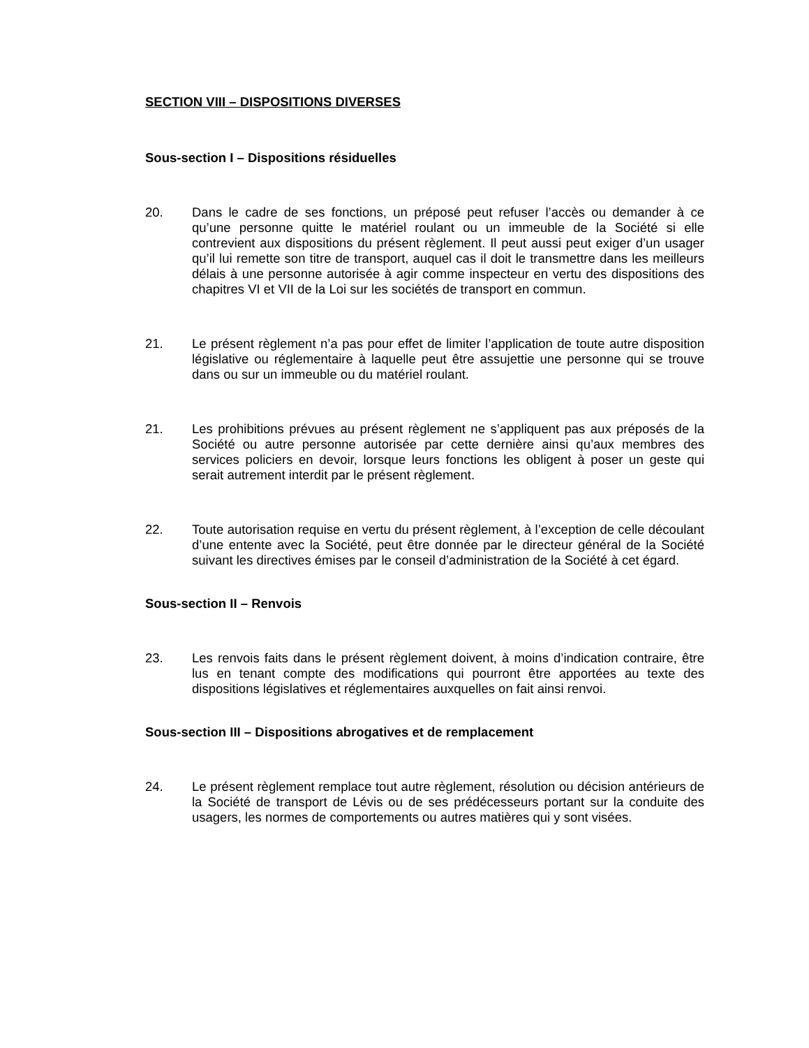SECTION VIII – DISPOSITIONS DIVERSES
Sous-section I – Dispositions résiduelles
20. Dans le cadre de ses fonctions, un préposé peut refuser l’accès ou demander à ce qu’une personne quitte le matériel roulant ou un immeuble de la Société si elle contrevient aux dispositions du présent règlement. Il peut aussi peut exiger d’un usager qu’il lui remette son titre de transport, auquel cas il doit le transmettre dans les meilleurs délais à une personne autorisée à agir comme inspecteur en vertu des dispositions des chapitres VI et VII de la Loi sur les sociétés de transport en commun.
21. Le présent règlement n’a pas pour effet de limiter l’application de toute autre disposition législative ou réglementaire à laquelle peut être assujettie une personne qui se trouve dans ou sur un immeuble ou du matériel roulant.
21. Les prohibitions prévues au présent règlement ne s’appliquent pas aux préposés de la Société ou autre personne autorisée par cette dernière ainsi qu’aux membres des services policiers en devoir, lorsque leurs fonctions les obligent à poser un geste qui serait autrement interdit par le présent règlement.
22. Toute autorisation requise en vertu du présent règlement, à l’exception de celle découlant d’une entente avec la Société, peut être donnée par le directeur général de la Société suivant les directives émises par le conseil d’administration de la Société à cet égard.
Sous-section II – Renvois
23. Les renvois faits dans le présent règlement doivent, à moins d’indication contraire, être lus en tenant compte des modifications qui pourront être apportées au texte des dispositions législatives et réglementaires auxquelles on fait ainsi renvoi.
Sous-section III – Dispositions abrogatives et de remplacement
24. Le présent règlement remplace tout autre règlement, résolution ou décision antérieurs de la Société de transport de Lévis ou de ses prédécesseurs portant sur la conduite des usagers, les normes de comportements ou autres matières qui y sont visées.